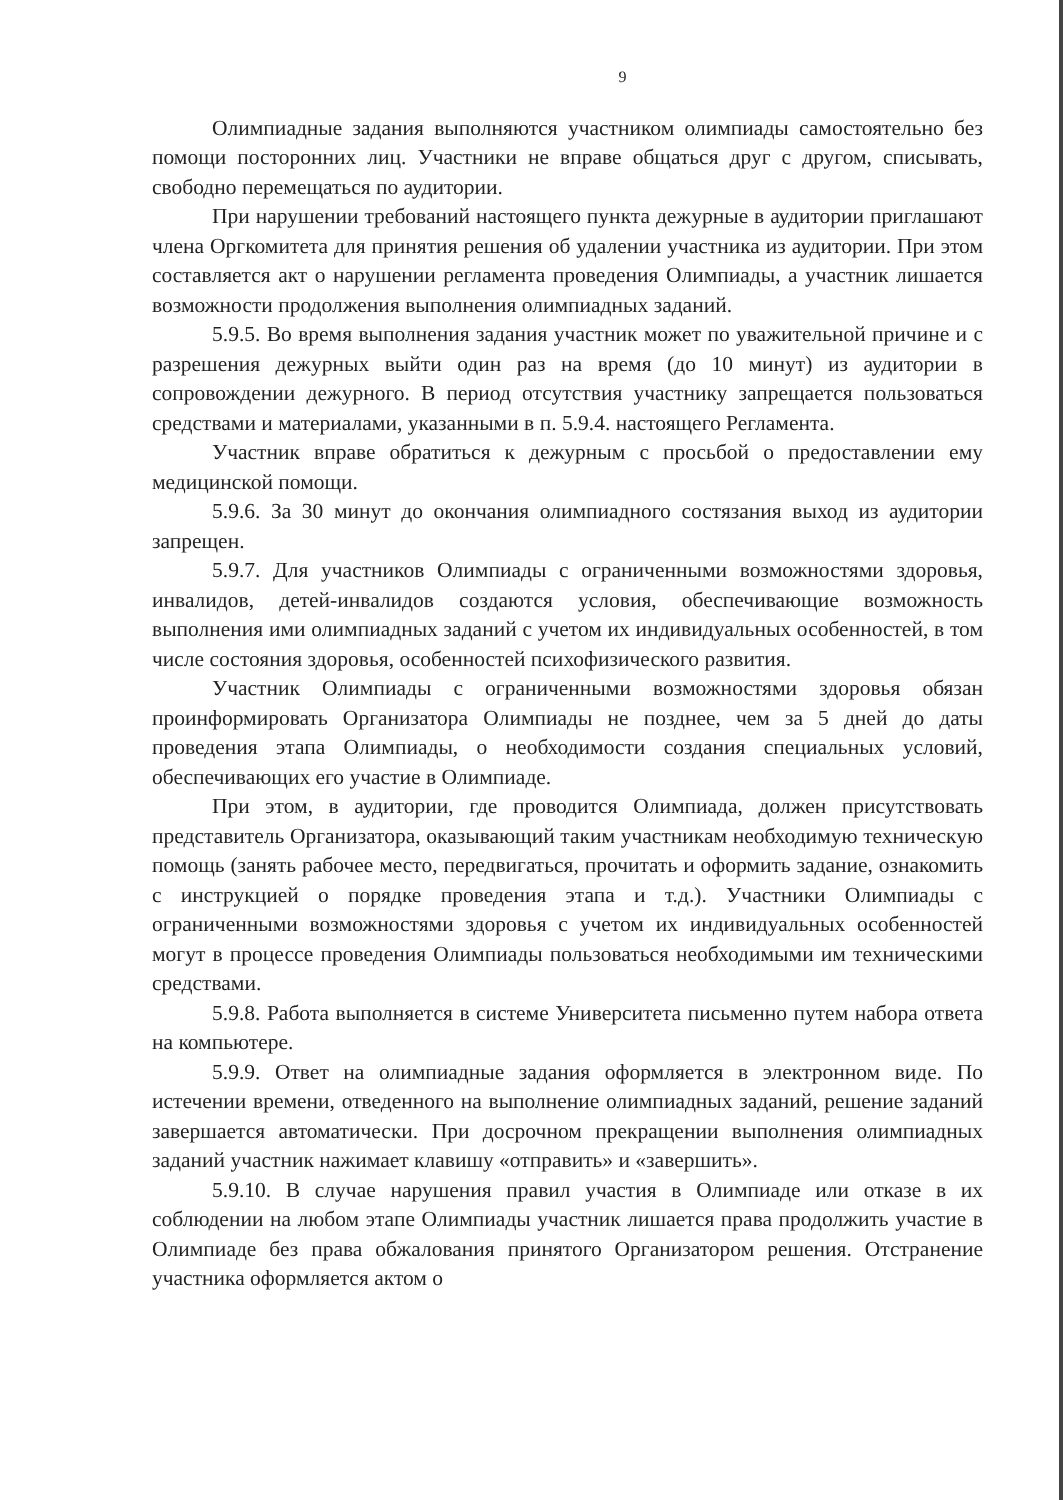9
Олимпиадные задания выполняются участником олимпиады самостоятельно без помощи посторонних лиц. Участники не вправе общаться друг с другом, списывать, свободно перемещаться по аудитории.
При нарушении требований настоящего пункта дежурные в аудитории приглашают члена Оргкомитета для принятия решения об удалении участника из аудитории. При этом составляется акт о нарушении регламента проведения Олимпиады, а участник лишается возможности продолжения выполнения олимпиадных заданий.
5.9.5. Во время выполнения задания участник может по уважительной причине и с разрешения дежурных выйти один раз на время (до 10 минут) из аудитории в сопровождении дежурного. В период отсутствия участнику запрещается пользоваться средствами и материалами, указанными в п. 5.9.4. настоящего Регламента.
Участник вправе обратиться к дежурным с просьбой о предоставлении ему медицинской помощи.
5.9.6. За 30 минут до окончания олимпиадного состязания выход из аудитории запрещен.
5.9.7. Для участников Олимпиады с ограниченными возможностями здоровья, инвалидов, детей-инвалидов создаются условия, обеспечивающие возможность выполнения ими олимпиадных заданий с учетом их индивидуальных особенностей, в том числе состояния здоровья, особенностей психофизического развития.
Участник Олимпиады с ограниченными возможностями здоровья обязан проинформировать Организатора Олимпиады не позднее, чем за 5 дней до даты проведения этапа Олимпиады, о необходимости создания специальных условий, обеспечивающих его участие в Олимпиаде.
При этом, в аудитории, где проводится Олимпиада, должен присутствовать представитель Организатора, оказывающий таким участникам необходимую техническую помощь (занять рабочее место, передвигаться, прочитать и оформить задание, ознакомить с инструкцией о порядке проведения этапа и т.д.). Участники Олимпиады с ограниченными возможностями здоровья с учетом их индивидуальных особенностей могут в процессе проведения Олимпиады пользоваться необходимыми им техническими средствами.
5.9.8. Работа выполняется в системе Университета письменно путем набора ответа на компьютере.
5.9.9. Ответ на олимпиадные задания оформляется в электронном виде. По истечении времени, отведенного на выполнение олимпиадных заданий, решение заданий завершается автоматически. При досрочном прекращении выполнения олимпиадных заданий участник нажимает клавишу «отправить» и «завершить».
5.9.10. В случае нарушения правил участия в Олимпиаде или отказе в их соблюдении на любом этапе Олимпиады участник лишается права продолжить участие в Олимпиаде без права обжалования принятого Организатором решения. Отстранение участника оформляется актом о